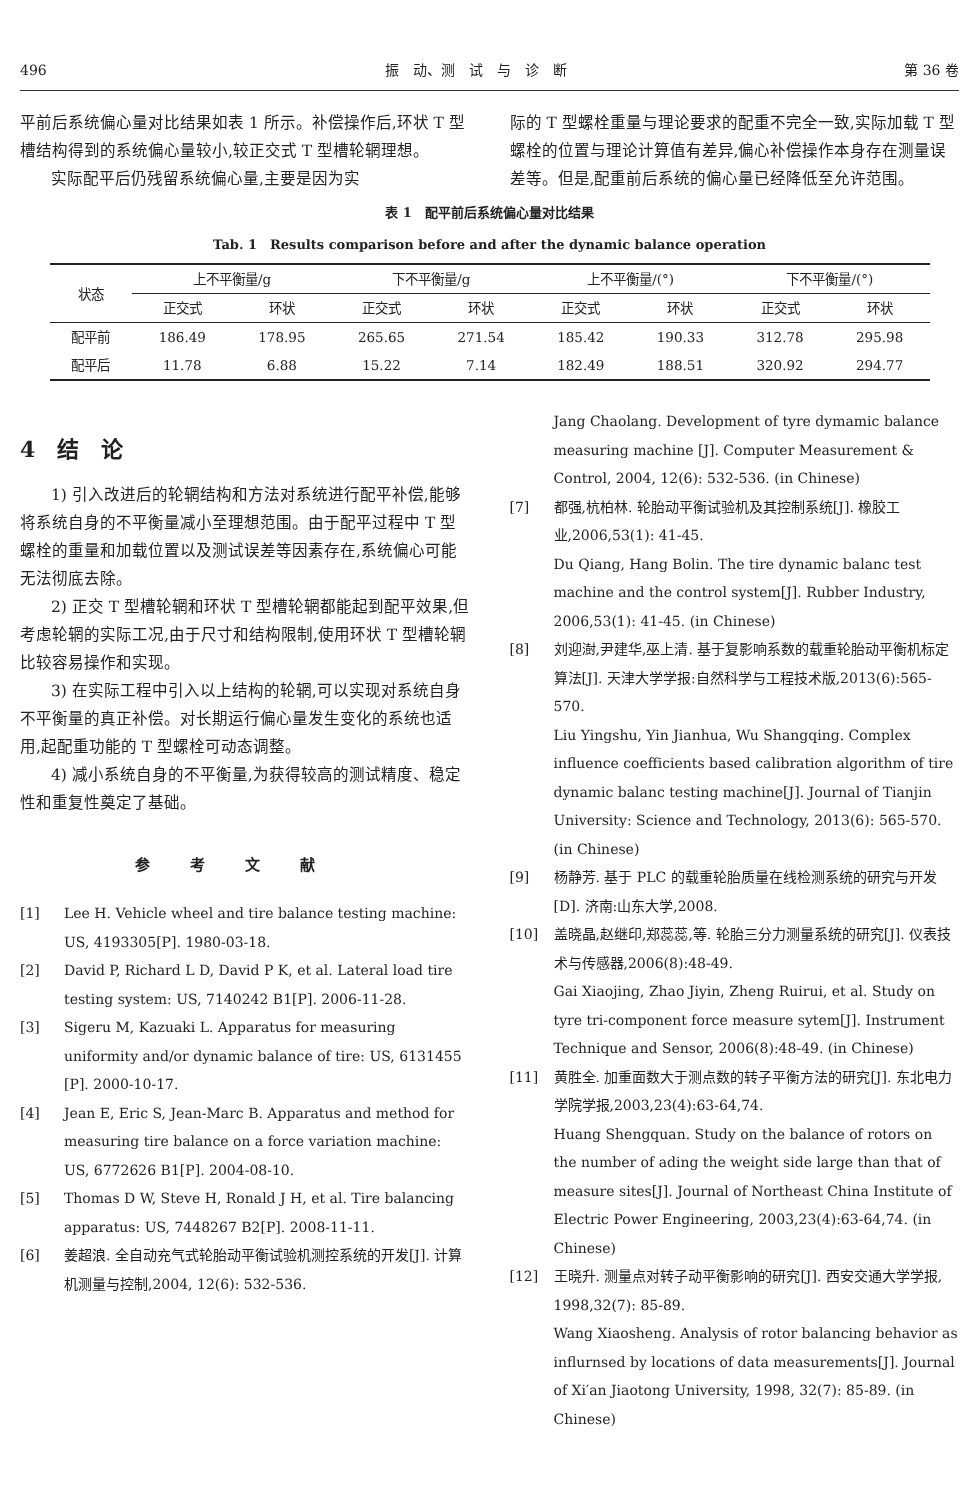496 振　动、测　试　与　诊　断 第 36 卷
平前后系统偏心量对比结果如表 1 所示。补偿操作后,环状 T 型槽结构得到的系统偏心量较小,较正交式 T 型槽轮辋理想。
实际配平后仍残留系统偏心量,主要是因为实
际的 T 型螺栓重量与理论要求的配重不完全一致,实际加载 T 型螺栓的位置与理论计算值有差异,偏心补偿操作本身存在测量误差等。但是,配重前后系统的偏心量已经降低至允许范围。
表 1　配平前后系统偏心量对比结果
Tab. 1　Results comparison before and after the dynamic balance operation
| 状态 | 上不平衡量/g | | 下不平衡量/g | | 上不平衡量/(°) | | 下不平衡量/(°) | |
| --- | --- | --- | --- | --- | --- | --- | --- | --- |
| | 正交式 | 环状 | 正交式 | 环状 | 正交式 | 环状 | 正交式 | 环状 |
| 配平前 | 186.49 | 178.95 | 265.65 | 271.54 | 185.42 | 190.33 | 312.78 | 295.98 |
| 配平后 | 11.78 | 6.88 | 15.22 | 7.14 | 182.49 | 188.51 | 320.92 | 294.77 |
4　结　论
1) 引入改进后的轮辋结构和方法对系统进行配平补偿,能够将系统自身的不平衡量减小至理想范围。由于配平过程中 T 型螺栓的重量和加载位置以及测试误差等因素存在,系统偏心可能无法彻底去除。
2) 正交 T 型槽轮辋和环状 T 型槽轮辋都能起到配平效果,但考虑轮辋的实际工况,由于尺寸和结构限制,使用环状 T 型槽轮辋比较容易操作和实现。
3) 在实际工程中引入以上结构的轮辋,可以实现对系统自身不平衡量的真正补偿。对长期运行偏心量发生变化的系统也适用,起配重功能的 T 型螺栓可动态调整。
4) 减小系统自身的不平衡量,为获得较高的测试精度、稳定性和重复性奠定了基础。
参考文献
[1] Lee H. Vehicle wheel and tire balance testing machine: US, 4193305[P]. 1980-03-18.
[2] David P, Richard L D, David P K, et al. Lateral load tire testing system: US, 7140242 B1[P]. 2006-11-28.
[3] Sigeru M, Kazuaki L. Apparatus for measuring uniformity and/or dynamic balance of tire: US, 6131455 [P]. 2000-10-17.
[4] Jean E, Eric S, Jean-Marc B. Apparatus and method for measuring tire balance on a force variation machine: US, 6772626 B1[P]. 2004-08-10.
[5] Thomas D W, Steve H, Ronald J H, et al. Tire balancing apparatus: US, 7448267 B2[P]. 2008-11-11.
[6] 姜超浪. 全自动充气式轮胎动平衡试验机测控系统的开发[J]. 计算机测量与控制,2004, 12(6): 532-536.
Jang Chaolang. Development of tyre dymamic balance measuring machine [J]. Computer Measurement & Control, 2004, 12(6): 532-536. (in Chinese)
[7] 都强,杭柏林. 轮胎动平衡试验机及其控制系统[J]. 橡胶工业,2006,53(1): 41-45.
Du Qiang, Hang Bolin. The tire dynamic balanc test machine and the control system[J]. Rubber Industry, 2006,53(1): 41-45. (in Chinese)
[8] 刘迎澍,尹建华,巫上清. 基于复影响系数的载重轮胎动平衡机标定算法[J]. 天津大学学报:自然科学与工程技术版,2013(6):565-570.
Liu Yingshu, Yin Jianhua, Wu Shangqing. Complex influence coefficients based calibration algorithm of tire dynamic balanc testing machine[J]. Journal of Tianjin University: Science and Technology, 2013(6): 565-570. (in Chinese)
[9] 杨静芳. 基于 PLC 的载重轮胎质量在线检测系统的研究与开发[D]. 济南:山东大学,2008.
[10] 盖晓晶,赵继印,郑蕊蕊,等. 轮胎三分力测量系统的研究[J]. 仪表技术与传感器,2006(8):48-49.
Gai Xiaojing, Zhao Jiyin, Zheng Ruirui, et al. Study on tyre tri-component force measure sytem[J]. Instrument Technique and Sensor, 2006(8):48-49. (in Chinese)
[11] 黄胜全. 加重面数大于测点数的转子平衡方法的研究[J]. 东北电力学院学报,2003,23(4):63-64,74.
Huang Shengquan. Study on the balance of rotors on the number of ading the weight side large than that of measure sites[J]. Journal of Northeast China Institute of Electric Power Engineering, 2003,23(4):63-64,74. (in Chinese)
[12] 王晓升. 测量点对转子动平衡影响的研究[J]. 西安交通大学学报, 1998,32(7): 85-89.
Wang Xiaosheng. Analysis of rotor balancing behavior as influrnsed by locations of data measurements[J]. Journal of Xi′an Jiaotong University, 1998, 32(7): 85-89. (in Chinese)